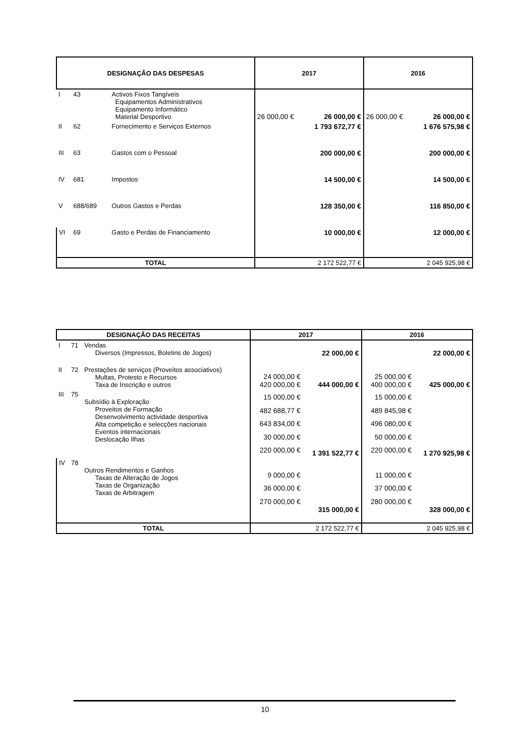| DESIGNAÇÃO DAS DESPESAS | | | 2017 | | 2016 | |
| --- | --- | --- | --- | --- | --- | --- |
| I | 43 | Activos Fixos Tangíveis Equipamentos Administrativos Equipamento Informático Material Desportivo | 26 000,00 € | 26 000,00 € | 26 000,00 € | 26 000,00 € |
| II | 62 | Fornecimento e Serviços Externos | | 1 793 672,77 € | | 1 676 575,98 € |
| III | 63 | Gastos com o Pessoal | | 200 000,00 € | | 200 000,00 € |
| IV | 681 | Impostos | | 14 500,00 € | | 14 500,00 € |
| V | 688/689 | Outros Gastos e Perdas | | 128 350,00 € | | 116 850,00 € |
| VI | 69 | Gasto e Perdas de Financiamento | | 10 000,00 € | | 12 000,00 € |
| TOTAL | | | 2 172 522,77 € | | 2 045 925,98 € | |
| DESIGNAÇÃO DAS RECEITAS | | | 2017 | | 2016 | |
| --- | --- | --- | --- | --- | --- | --- |
| I | 71 | Vendas Diversos (Impressos, Boletins de Jogos) | | 22 000,00 € | | 22 000,00 € |
| II | 72 | Prestações de serviços (Proveitos associativos) Multas, Protesto e Recursos Taxa de Inscrição e outros | 24 000,00 € 420 000,00 € | 444 000,00 € | 25 000,00 € 400 000,00 € | 425 000,00 € |
| III | 75 | Subsídio à Exploração Proveitos de Formação Desenvolvimento actividade desportiva Alta competição e selecções nacionais Eventos internacionais Deslocação Ilhas | 15 000,00 € 482 688,77 € 643 834,00 € 30 000,00 € 220 000,00 € | 1 391 522,77 € | 15 000,00 € 489 845,98 € 496 080,00 € 50 000,00 € 220 000,00 € | 1 270 925,98 € |
| IV | 78 | Outros Rendimentos e Ganhos Taxas de Alteração de Jogos Taxas de Organização Taxas de Arbitragem | 9 000,00 € 36 000,00 € 270 000,00 € | 315 000,00 € | 11 000,00 € 37 000,00 € 280 000,00 € | 328 000,00 € |
| TOTAL | | | 2 172 522,77 € | | 2 045 925,98 € | |
10